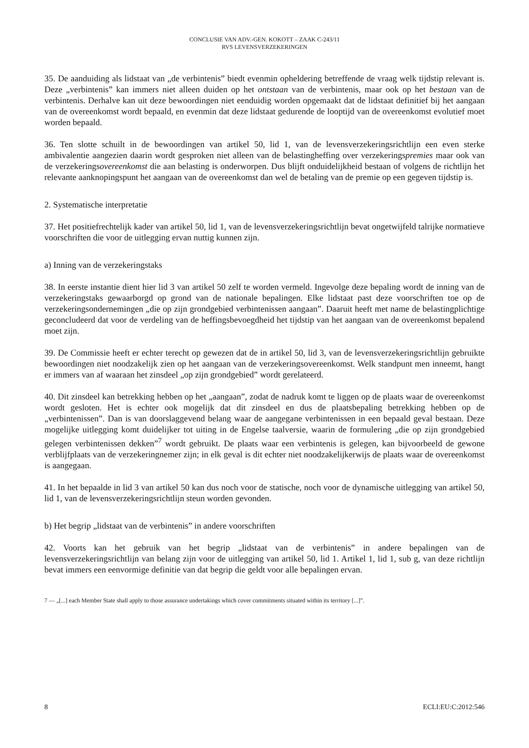CONCLUSIE VAN ADV.-GEN. KOKOTT – ZAAK C-243/11
RVS LEVENSVERZEKERINGEN
35. De aanduiding als lidstaat van „de verbintenis” biedt evenmin opheldering betreffende de vraag welk tijdstip relevant is. Deze „verbintenis” kan immers niet alleen duiden op het ontstaan van de verbintenis, maar ook op het bestaan van de verbintenis. Derhalve kan uit deze bewoordingen niet eenduidig worden opgemaakt dat de lidstaat definitief bij het aangaan van de overeenkomst wordt bepaald, en evenmin dat deze lidstaat gedurende de looptijd van de overeenkomst evolutief moet worden bepaald.
36. Ten slotte schuilt in de bewoordingen van artikel 50, lid 1, van de levensverzekeringsrichtlijn een even sterke ambivalentie aangezien daarin wordt gesproken niet alleen van de belastingheffing over verzekeringspremies maar ook van de verzekeringsovereenkomst die aan belasting is onderworpen. Dus blijft onduidelijkheid bestaan of volgens de richtlijn het relevante aanknopingspunt het aangaan van de overeenkomst dan wel de betaling van de premie op een gegeven tijdstip is.
2. Systematische interpretatie
37. Het positiefrechtelijk kader van artikel 50, lid 1, van de levensverzekeringsrichtlijn bevat ongetwijfeld talrijke normatieve voorschriften die voor de uitlegging ervan nuttig kunnen zijn.
a) Inning van de verzekeringstaks
38. In eerste instantie dient hier lid 3 van artikel 50 zelf te worden vermeld. Ingevolge deze bepaling wordt de inning van de verzekeringstaks gewaarborgd op grond van de nationale bepalingen. Elke lidstaat past deze voorschriften toe op de verzekeringsondernemingen „die op zijn grondgebied verbintenissen aangaan”. Daaruit heeft met name de belastingplichtige geconcludeerd dat voor de verdeling van de heffingsbevoegdheid het tijdstip van het aangaan van de overeenkomst bepalend moet zijn.
39. De Commissie heeft er echter terecht op gewezen dat de in artikel 50, lid 3, van de levensverzekeringsrichtlijn gebruikte bewoordingen niet noodzakelijk zien op het aangaan van de verzekeringsovereenkomst. Welk standpunt men inneemt, hangt er immers van af waaraan het zinsdeel „op zijn grondgebied” wordt gerelateerd.
40. Dit zinsdeel kan betrekking hebben op het „aangaan”, zodat de nadruk komt te liggen op de plaats waar de overeenkomst wordt gesloten. Het is echter ook mogelijk dat dit zinsdeel en dus de plaatsbepaling betrekking hebben op de „verbintenissen”. Dan is van doorslaggevend belang waar de aangegane verbintenissen in een bepaald geval bestaan. Deze mogelijke uitlegging komt duidelijker tot uiting in de Engelse taalversie, waarin de formulering „die op zijn grondgebied gelegen verbintenissen dekken”<sup>7</sup> wordt gebruikt. De plaats waar een verbintenis is gelegen, kan bijvoorbeeld de gewone verblijfplaats van de verzekeringnemer zijn; in elk geval is dit echter niet noodzakelijkerwijs de plaats waar de overeenkomst is aangegaan.
41. In het bepaalde in lid 3 van artikel 50 kan dus noch voor de statische, noch voor de dynamische uitlegging van artikel 50, lid 1, van de levensverzekeringsrichtlijn steun worden gevonden.
b) Het begrip „lidstaat van de verbintenis” in andere voorschriften
42. Voorts kan het gebruik van het begrip „lidstaat van de verbintenis” in andere bepalingen van de levensverzekeringsrichtlijn van belang zijn voor de uitlegging van artikel 50, lid 1. Artikel 1, lid 1, sub g, van deze richtlijn bevat immers een eenvormige definitie van dat begrip die geldt voor alle bepalingen ervan.
7 — „[...] each Member State shall apply to those assurance undertakings which cover commitments situated within its territory [...]”.
8 ECLI:EU:C:2012:546